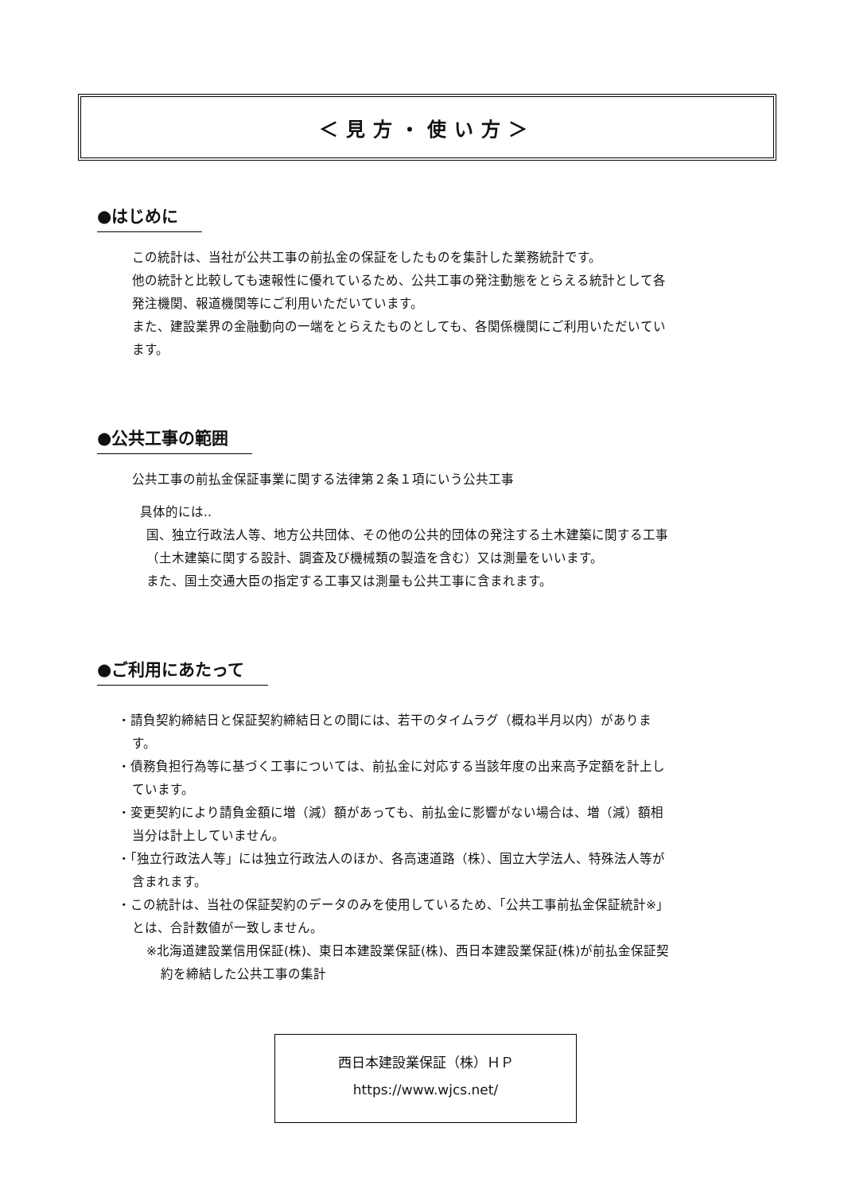＜見方・使い方＞
●はじめに
この統計は、当社が公共工事の前払金の保証をしたものを集計した業務統計です。
他の統計と比較しても速報性に優れているため、公共工事の発注動態をとらえる統計として各発注機関、報道機関等にご利用いただいています。
また、建設業界の金融動向の一端をとらえたものとしても、各関係機関にご利用いただいています。
●公共工事の範囲
公共工事の前払金保証事業に関する法律第２条１項にいう公共工事
具体的には‥
国、独立行政法人等、地方公共団体、その他の公共的団体の発注する土木建築に関する工事（土木建築に関する設計、調査及び機械類の製造を含む）又は測量をいいます。
また、国土交通大臣の指定する工事又は測量も公共工事に含まれます。
●ご利用にあたって
・請負契約締結日と保証契約締結日との間には、若干のタイムラグ（概ね半月以内）があります。
・債務負担行為等に基づく工事については、前払金に対応する当該年度の出来高予定額を計上しています。
・変更契約により請負金額に増（減）額があっても、前払金に影響がない場合は、増（減）額相当分は計上していません。
・「独立行政法人等」には独立行政法人のほか、各高速道路（株）、国立大学法人、特殊法人等が含まれます。
・この統計は、当社の保証契約のデータのみを使用しているため、「公共工事前払金保証統計※」とは、合計数値が一致しません。
※北海道建設業信用保証(株)、東日本建設業保証(株)、西日本建設業保証(株)が前払金保証契約を締結した公共工事の集計
西日本建設業保証（株）ＨＰ
https://www.wjcs.net/